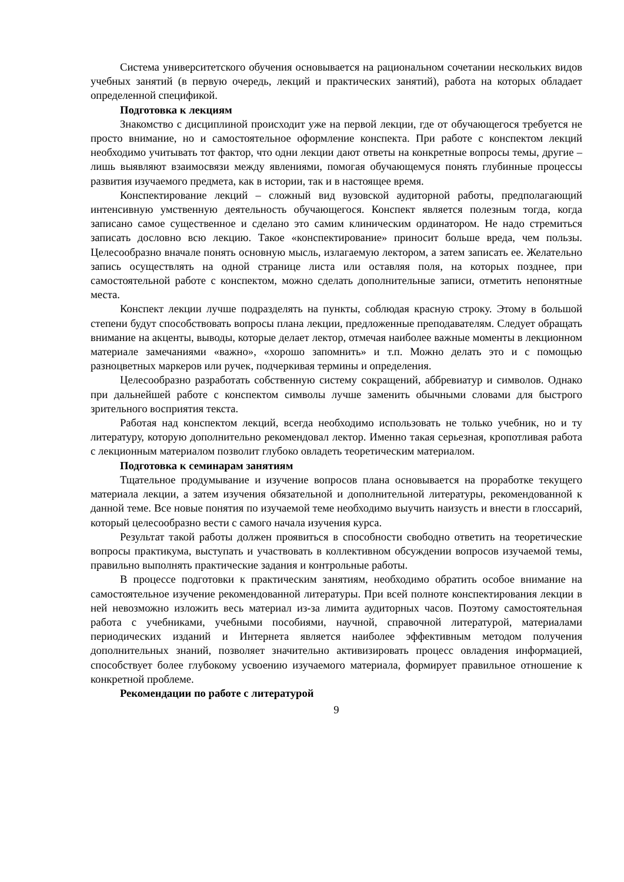Система университетского обучения основывается на рациональном сочетании нескольких видов учебных занятий (в первую очередь, лекций и практических занятий), работа на которых обладает определенной спецификой.
Подготовка к лекциям
Знакомство с дисциплиной происходит уже на первой лекции, где от обучающегося требуется не просто внимание, но и самостоятельное оформление конспекта. При работе с конспектом лекций необходимо учитывать тот фактор, что одни лекции дают ответы на конкретные вопросы темы, другие – лишь выявляют взаимосвязи между явлениями, помогая обучающемуся понять глубинные процессы развития изучаемого предмета, как в истории, так и в настоящее время.
Конспектирование лекций – сложный вид вузовской аудиторной работы, предполагающий интенсивную умственную деятельность обучающегося. Конспект является полезным тогда, когда записано самое существенное и сделано это самим клиническим ординатором. Не надо стремиться записать дословно всю лекцию. Такое «конспектирование» приносит больше вреда, чем пользы. Целесообразно вначале понять основную мысль, излагаемую лектором, а затем записать ее. Желательно запись осуществлять на одной странице листа или оставляя поля, на которых позднее, при самостоятельной работе с конспектом, можно сделать дополнительные записи, отметить непонятные места.
Конспект лекции лучше подразделять на пункты, соблюдая красную строку. Этому в большой степени будут способствовать вопросы плана лекции, предложенные преподавателям. Следует обращать внимание на акценты, выводы, которые делает лектор, отмечая наиболее важные моменты в лекционном материале замечаниями «важно», «хорошо запомнить» и т.п. Можно делать это и с помощью разноцветных маркеров или ручек, подчеркивая термины и определения.
Целесообразно разработать собственную систему сокращений, аббревиатур и символов. Однако при дальнейшей работе с конспектом символы лучше заменить обычными словами для быстрого зрительного восприятия текста.
Работая над конспектом лекций, всегда необходимо использовать не только учебник, но и ту литературу, которую дополнительно рекомендовал лектор. Именно такая серьезная, кропотливая работа с лекционным материалом позволит глубоко овладеть теоретическим материалом.
Подготовка к семинарам занятиям
Тщательное продумывание и изучение вопросов плана основывается на проработке текущего материала лекции, а затем изучения обязательной и дополнительной литературы, рекомендованной к данной теме. Все новые понятия по изучаемой теме необходимо выучить наизусть и внести в глоссарий, который целесообразно вести с самого начала изучения курса.
Результат такой работы должен проявиться в способности свободно ответить на теоретические вопросы практикума, выступать и участвовать в коллективном обсуждении вопросов изучаемой темы, правильно выполнять практические задания и контрольные работы.
В процессе подготовки к практическим занятиям, необходимо обратить особое внимание на самостоятельное изучение рекомендованной литературы. При всей полноте конспектирования лекции в ней невозможно изложить весь материал из-за лимита аудиторных часов. Поэтому самостоятельная работа с учебниками, учебными пособиями, научной, справочной литературой, материалами периодических изданий и Интернета является наиболее эффективным методом получения дополнительных знаний, позволяет значительно активизировать процесс овладения информацией, способствует более глубокому усвоению изучаемого материала, формирует правильное отношение к конкретной проблеме.
Рекомендации по работе с литературой
9